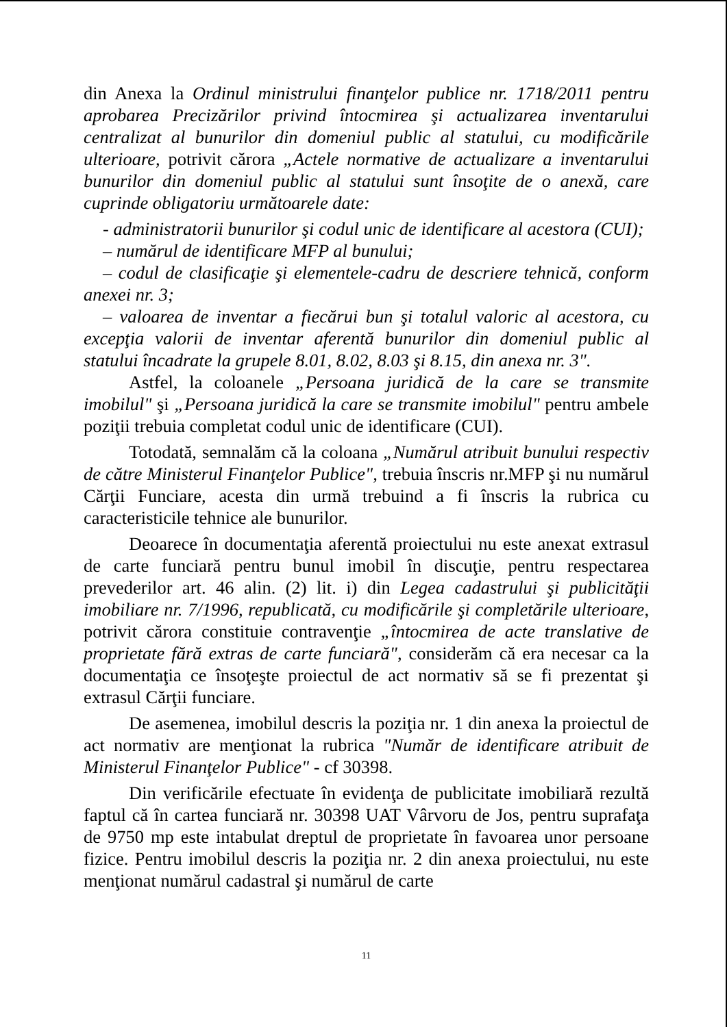din Anexa la Ordinul ministrului finanţelor publice nr. 1718/2011 pentru aprobarea Precizărilor privind întocmirea şi actualizarea inventarului centralizat al bunurilor din domeniul public al statului, cu modificările ulterioare, potrivit cărora „Actele normative de actualizare a inventarului bunurilor din domeniul public al statului sunt însoţite de o anexă, care cuprinde obligatoriu următoarele date:
- administratorii bunurilor şi codul unic de identificare al acestora (CUI);
– numărul de identificare MFP al bunului;
– codul de clasificaţie şi elementele-cadru de descriere tehnică, conform anexei nr. 3;
– valoarea de inventar a fiecărui bun şi totalul valoric al acestora, cu excepţia valorii de inventar aferentă bunurilor din domeniul public al statului încadrate la grupele 8.01, 8.02, 8.03 şi 8.15, din anexa nr. 3".
Astfel, la coloanele „Persoana juridică de la care se transmite imobilul" şi „Persoana juridică la care se transmite imobilul" pentru ambele poziţii trebuia completat codul unic de identificare (CUI).
Totodată, semnalăm că la coloana „Numărul atribuit bunului respectiv de către Ministerul Finanţelor Publice", trebuia înscris nr.MFP şi nu numărul Cărţii Funciare, acesta din urmă trebuind a fi înscris la rubrica cu caracteristicile tehnice ale bunurilor.
Deoarece în documentaţia aferentă proiectului nu este anexat extrasul de carte funciară pentru bunul imobil în discuţie, pentru respectarea prevederilor art. 46 alin. (2) lit. i) din Legea cadastrului şi publicităţii imobiliare nr. 7/1996, republicată, cu modificările şi completările ulterioare, potrivit cărora constituie contravenţie „întocmirea de acte translative de proprietate fără extras de carte funciară", considerăm că era necesar ca la documentaţia ce însoţeşte proiectul de act normativ să se fi prezentat şi extrasul Cărţii funciare.
De asemenea, imobilul descris la poziţia nr. 1 din anexa la proiectul de act normativ are menţionat la rubrica "Număr de identificare atribuit de Ministerul Finanţelor Publice" - cf 30398.
Din verificările efectuate în evidenţa de publicitate imobiliară rezultă faptul că în cartea funciară nr. 30398 UAT Vârvoru de Jos, pentru suprafaţa de 9750 mp este intabulat dreptul de proprietate în favoarea unor persoane fizice. Pentru imobilul descris la poziţia nr. 2 din anexa proiectului, nu este menţionat numărul cadastral şi numărul de carte
11